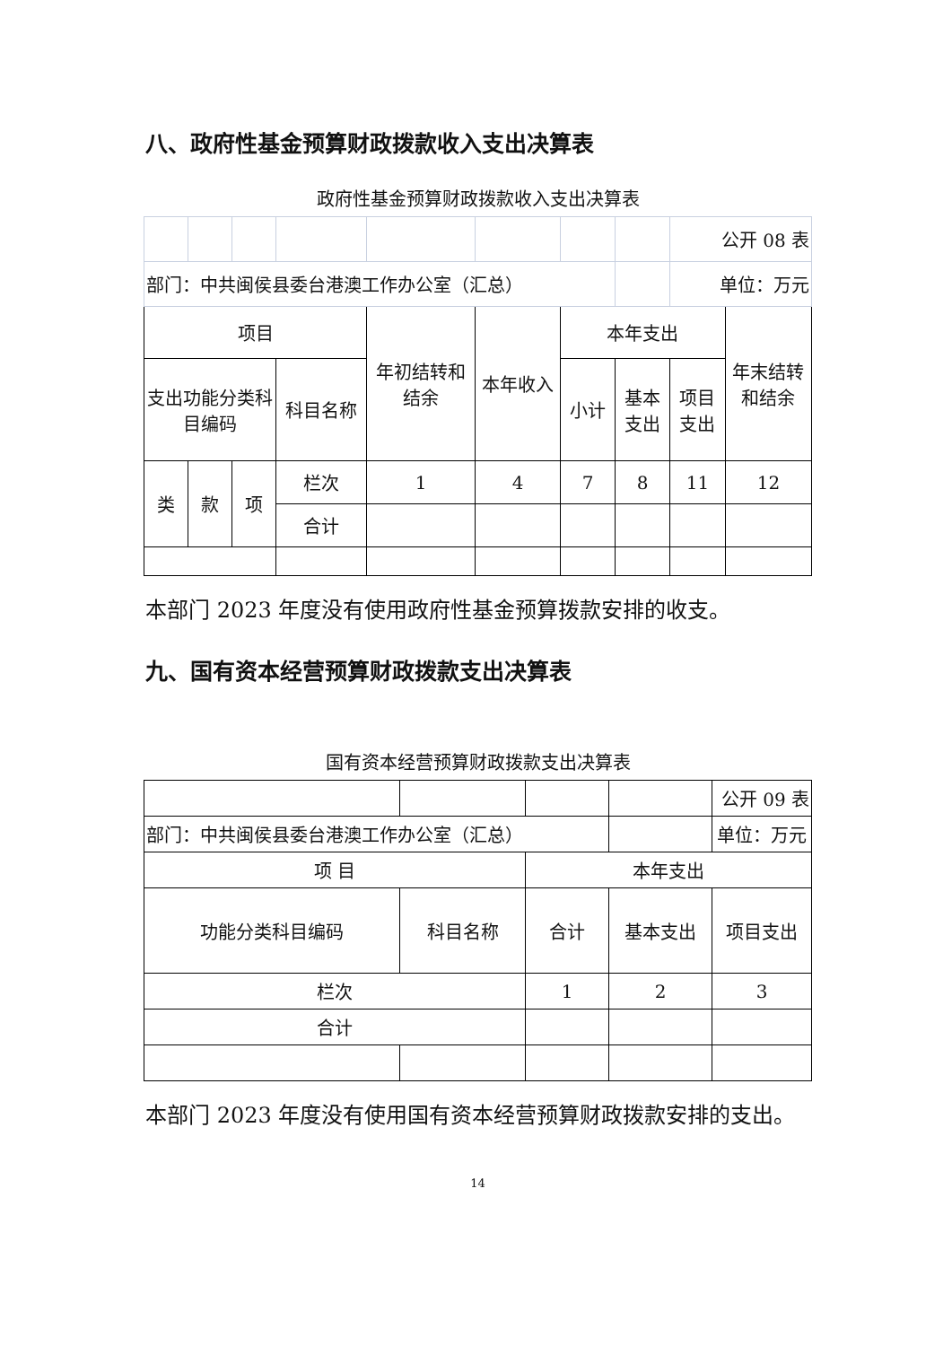八、政府性基金预算财政拨款收入支出决算表
政府性基金预算财政拨款收入支出决算表
| | | | | | | | | 公开 08 表 | |
| 部门：中共闽侯县委台港澳工作办公室（汇总） | | | | | | | | 单位：万元 | |
| 项目 | | | | 年初结转和结余 | 本年收入 | 本年支出 | | | 年末结转和结余 |
| 支出功能分类科目编码 | | | 科目名称 | | | 小计 | 基本支出 | 项目支出 | |
| 类 | 款 | 项 | 栏次 | 1 | 4 | 7 | 8 | 11 | 12 |
| | | | 合计 | | | | | | |
本部门 2023 年度没有使用政府性基金预算拨款安排的收支。
九、国有资本经营预算财政拨款支出决算表
国有资本经营预算财政拨款支出决算表
| | | | | 公开 09 表 |
| 部门：中共闽侯县委台港澳工作办公室（汇总） | | | | 单位：万元 |
| 项 目 | | 本年支出 | | |
| 功能分类科目编码 | 科目名称 | 合计 | 基本支出 | 项目支出 |
| 栏次 | | 1 | 2 | 3 |
| 合计 | | | | |
本部门 2023 年度没有使用国有资本经营预算财政拨款安排的支出。
14